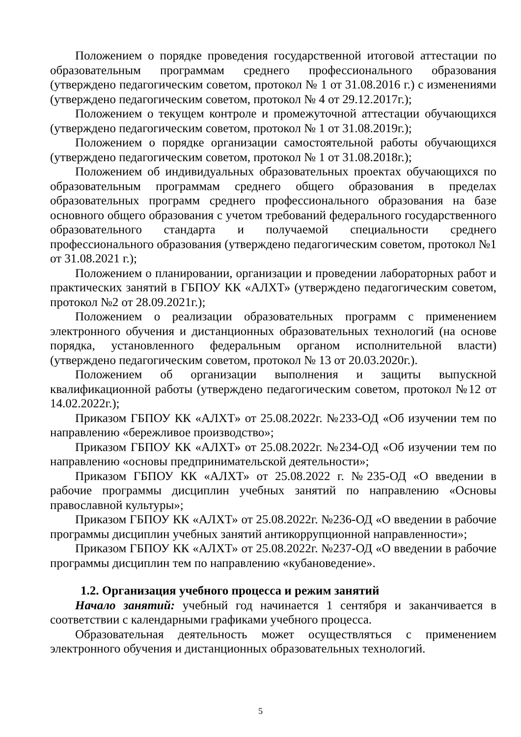Положением о порядке проведения государственной итоговой аттестации по образовательным программам среднего профессионального образования (утверждено педагогическим советом, протокол № 1 от 31.08.2016 г.) с изменениями (утверждено педагогическим советом, протокол № 4 от 29.12.2017г.);
Положением о текущем контроле и промежуточной аттестации обучающихся (утверждено педагогическим советом, протокол № 1 от 31.08.2019г.);
Положением о порядке организации самостоятельной работы обучающихся (утверждено педагогическим советом, протокол № 1 от 31.08.2018г.);
Положением об индивидуальных образовательных проектах обучающихся по образовательным программам среднего общего образования в пределах образовательных программ среднего профессионального образования на базе основного общего образования с учетом требований федерального государственного образовательного стандарта и получаемой специальности среднего профессионального образования (утверждено педагогическим советом, протокол №1 от 31.08.2021 г.);
Положением о планировании, организации и проведении лабораторных работ и практических занятий в ГБПОУ КК «АЛХТ» (утверждено педагогическим советом, протокол №2 от 28.09.2021г.);
Положением о реализации образовательных программ с применением электронного обучения и дистанционных образовательных технологий (на основе порядка, установленного федеральным органом исполнительной власти) (утверждено педагогическим советом, протокол № 13 от 20.03.2020г.).
Положением об организации выполнения и защиты выпускной квалификационной работы (утверждено педагогическим советом, протокол №12 от 14.02.2022г.);
Приказом ГБПОУ КК «АЛХТ» от 25.08.2022г. №233-ОД «Об изучении тем по направлению «бережливое производство»;
Приказом ГБПОУ КК «АЛХТ» от 25.08.2022г. №234-ОД «Об изучении тем по направлению «основы предпринимательской деятельности»;
Приказом ГБПОУ КК «АЛХТ» от 25.08.2022 г. №235-ОД «О введении в рабочие программы дисциплин учебных занятий по направлению «Основы православной культуры»;
Приказом ГБПОУ КК «АЛХТ» от 25.08.2022г. №236-ОД «О введении в рабочие программы дисциплин учебных занятий антикоррупционной направленности»;
Приказом ГБПОУ КК «АЛХТ» от 25.08.2022г. №237-ОД «О введении в рабочие программы дисциплин тем по направлению «кубановедение».
1.2. Организация учебного процесса и режим занятий
Начало занятий: учебный год начинается 1 сентября и заканчивается в соответствии с календарными графиками учебного процесса.
Образовательная деятельность может осуществляться с применением электронного обучения и дистанционных образовательных технологий.
5